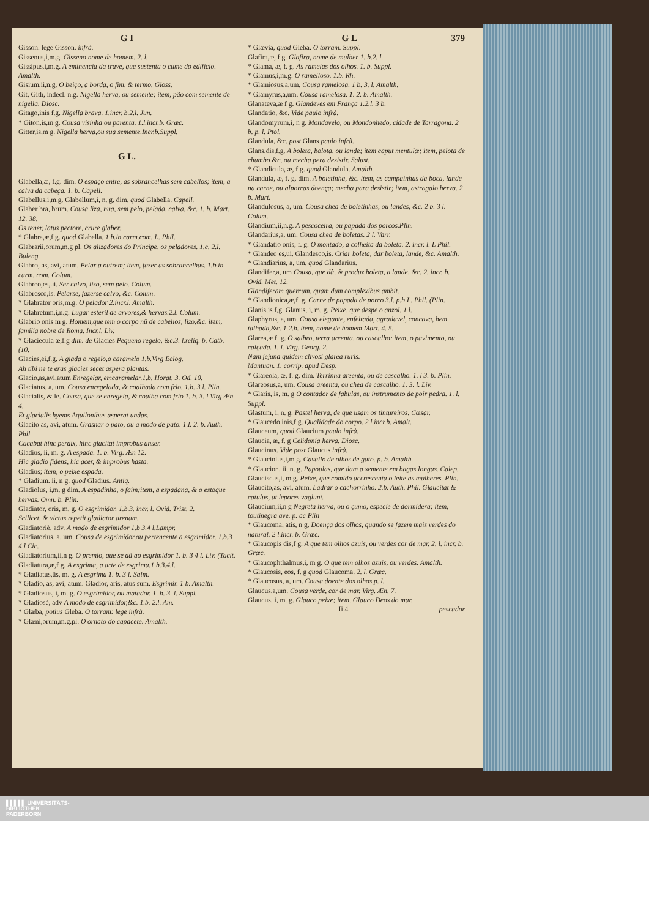G I
Gisson. lege Gisson. infrà.
Gissenus,i,m.g. Gisseno nome de homem. 2. l.
Gissipus,i,m.g. A eminencia da trave, que sustenta o cume do edificio. Amalth.
Gisium,ii,n.g. O beiço, a borda, o fim, & termo. Gloss.
Git, Gith, indecl. n.g. Nigella herva, ou semente; item, pão com semente de nigella. Diosc.
Gitago,inis f.g. Nigella brava. 1.incr. b.2.l. Jun.
* Giton,is,m g. Cousa visinha ou parenta. 1.l.incr.b. Græc.
Gitter,is,m g. Nigella herva,ou sua semente.Incr.b.Suppl.
G L.
Glabella,æ, f.g. dim. O espaço entre, as sobrancelhas sem cabellos; item, a calva da cabeça. 1. b. Capell.
Glabellus,i,m.g. Glabellum,i, n. g. dim. quod Glabella. Capell.
Glaber bra, brum. Cousa liza, nua, sem pelo, pelada, calva, &c. 1. b. Mart. 12. 38.
Os tener, latus pectore, crure glaber.
* Glabra,æ,f.g. quod Glabella. 1 b.in carm.com. L. Phil.
Glabrarii,orum,m.g pl. Os alizadores do Principe, os peladores. 1.c. 2.l. Buleng.
Glabro, as, avi, atum. Pelar a outrem; item, fazer as sobrancelhas. 1.b.in carm. com. Colum.
Glabreo,es,ui. Ser calvo, lizo, sem pelo. Colum.
Glabresco,is. Pelarse, fazerse calvo, &c. Colum.
* Glabrator oris,m.g. O pelador 2.incr.l. Amalth.
* Glabretum,i,n.g. Lugar esteril de arvores,& hervas.2.l. Colum.
Glabrio onis m g. Homem,que tem o corpo nû de cabellos, lizo,&c. item, familia nobre de Roma. Incr.l. Liv.
* Glaciecula æ,f.g dim. de Glacies Pequeno regelo, &c.3. l.reliq. b. Catb. (10.
Glacies,ei,f.g. A giada o regelo,o caramelo 1.b.Virg Eclog.
Ah tibi ne te eras glacies secet aspera plantas.
Glacio,as,avi,atum Enregelar, emcaramelar.1.b. Horat. 3. Od. 10.
Glaciatus. a, um. Cousa enregelada, & coalhada com frio. 1.b. 3 l. Plin.
Glacialis, & le. Cousa, que se enregela, & coalha com frio 1. b. 3. l.Virg Æn. 4.
Et glacialis hyems Aquilonibus asperat undas.
Glacito as, avi, atum. Grasnar o pato, ou a modo de pato. 1.l. 2. b. Auth. Phil.
Cacabat hinc perdix, hinc glacitat improbus anser.
Gladius, ii, m. g. A espada. 1. b. Virg. Æn 12.
Hic gladio fidens, hic acer, & improbus hasta.
Gladius; item, o peixe espada.
* Gladium. ii, n g. quod Gladius. Antiq.
Gladiolus, i,m. g dim. A espadinha, o faim;item, a espadana, & o estoque hervas. Omn. b. Plin.
Gladiator, oris, m. g. O esgrimidor. 1.b.3. incr. l. Ovid. Trist. 2.
Scilicet, & victus repetit gladiator arenam.
Gladiatoriè, adv. A modo de esgrimidor 1.b 3.4 l.Lampr.
Gladiatorius, a, um. Cousa de esgrimidor,ou pertencente a esgrimidor. 1.b.3 4 l Cic.
Gladiatorium,ii,n g. O premio, que se dà ao esgrimidor 1. b. 3 4 l. Liv. (Tacit.
Gladiatura,æ,f g. A esgrima, a arte de esgrima.1 b.3.4.l.
* Gladiatus,ûs, m. g. A esgrima 1. b. 3 l. Salm.
* Gladio, as, avi, atum. Gladior, aris, atus sum. Esgrimir. 1 b. Amalth.
* Gladiosus, i, m. g. O esgrimidor, ou matador. 1. b. 3. l. Suppl.
* Gladiosè, adv A modo de esgrimidor,&c. 1.b. 2.l. Am.
* Glæba, potius Gleba. O torram: lege infrà.
* Glæni,orum,m.g.pl. O ornato do capacete. Amalth.
G L 379
* Glævia, quod Gleba. O torram. Suppl.
Glafira,æ, f g. Glafira, nome de mulher 1. b.2. l.
* Glama, æ, f. g. As ramelas dos olhos. 1. b. Suppl.
* Glamus,i,m.g. O ramelloso. 1.b. Rh.
* Glamiosus,a,um. Cousa ramelosa. 1 b. 3. l. Amalth.
* Glamyrus,a,um. Cousa ramelosa. 1. 2. b. Amalth.
Glanateva,æ f g. Glandeves em França 1.2.l. 3 b.
Glandatio, &c. Vide paulo infrà.
Glandomyrum,i, n g. Mondavelo, ou Mondonhedo, cidade de Tarragona. 2 b. p. l. Ptol.
Glandula, &c. post Glans paulo infrà.
Glans,dis,f.g. A boleta, bolota, ou lande; item caput mentulæ; item, pelota de chumbo &c, ou mecha pera desistir. Salust.
* Glandicula, æ, f.g. quod Glandula. Amalth.
Glandula, æ, f. g. dim. A boletinha, &c. item, as campainhas da boca, lande na carne, ou alporcas doença; mecha para desistir; item, astragalo herva. 2 b. Mart.
Glandulosus, a, um. Cousa chea de boletinhas, ou landes, &c. 2 b. 3 l. Colum.
Glandium,ii,n.g. A pescoceira, ou papada dos porcos.Plin.
Glandarius,a, um. Cousa chea de boletas. 2 l. Varr.
* Glandatio onis, f. g. O montado, a colheita da boleta. 2. incr. l. L Phil.
* Glandeo es,ui, Glandesco,is. Criar boleta, dar boleta, lande, &c. Amalth.
* Glandiarius, a, um. quod Glandarius.
Glandifer,a, um Cousa, que dà, & produz boleta, a lande, &c. 2. incr. b. Ovid. Met. 12.
Glandiferam quercum, quam dum complexibus ambit.
* Glandionica,æ,f. g. Carne de papada de porco 3.l. p.b L. Phil. (Plin.
Glanis,is f,g. Glanus, i, m. g. Peixe, que despe o anzol. 1 l.
Glaphyrus, a, um. Cousa elegante, enfeitada, agradavel, concava, bem talhada,&c. 1.2.b. item, nome de homem Mart. 4. 5.
Glarea,æ f. g. O saibro, terra areenta, ou cascalho; item, o pavimento, ou calçada. 1. l. Virg. Georg. 2.
Nam jejuna quidem clivosi glarea ruris.
Mantuan. 1. corrip. apud Desp.
* Glareola, æ, f. g. dim. Terrinha areenta, ou de cascalho. 1. l 3. b. Plin.
Glareosus,a, um. Cousa areenta, ou chea de cascalho. 1. 3. l. Liv.
* Glaris, is, m. g O contador de fabulas, ou instrumento de poir pedra. 1. l. Suppl.
Glastum, i, n. g. Pastel herva, de que usam os tintureiros. Cæsar.
* Glaucedo inis,f.g. Qualidade do corpo. 2.l.incr.b. Amalt.
Glauceum, quod Glaucium paulo infrà.
Glaucia, æ, f. g Celidonia herva. Diosc.
Glaucinus. Vide post Glaucus infrà,
* Glauciolus,i,m g. Cavallo de olhos de gato. p. b. Amalth.
* Glaucion, ii, n. g. Papoulas, que dam a semente em bagas longas. Calep.
Glauciscus,i, m.g. Peixe, que comido accrescenta o leite às mulheres. Plin.
Glaucito,as, avi, atum. Ladrar o cachorrinho. 2.b. Auth. Phil. Glaucitat & catulus, at lepores vagiunt.
Glaucium,ii,n g Negreta herva, ou o çumo, especie de dormidera; item, toutinegra ave. p. ac Plin
* Glaucoma, atis, n g. Doença dos olhos, quando se fazem mais verdes do natural. 2 l.incr. b. Græc.
* Glaucopis dis,f g. A que tem olhos azuis, ou verdes cor de mar. 2. l. incr. b. Græc.
* Glaucophthalmus,i, m g. O que tem olhos azuis, ou verdes. Amalth.
* Glaucosis, eos, f. g quod Glaucoma. 2. l. Græc.
* Glaucosus, a, um. Cousa doente dos olhos p. l.
Glaucus,a,um. Cousa verde, cor de mar. Virg. Æn. 7.
Glaucus, i, m. g. Glauco peixe; item, Glauco Deos do mar,
Ii 4 pescador
▌▌▌▌▌ UNIVERSITÄTS-
BIBLIOTHEK
PADERBORN